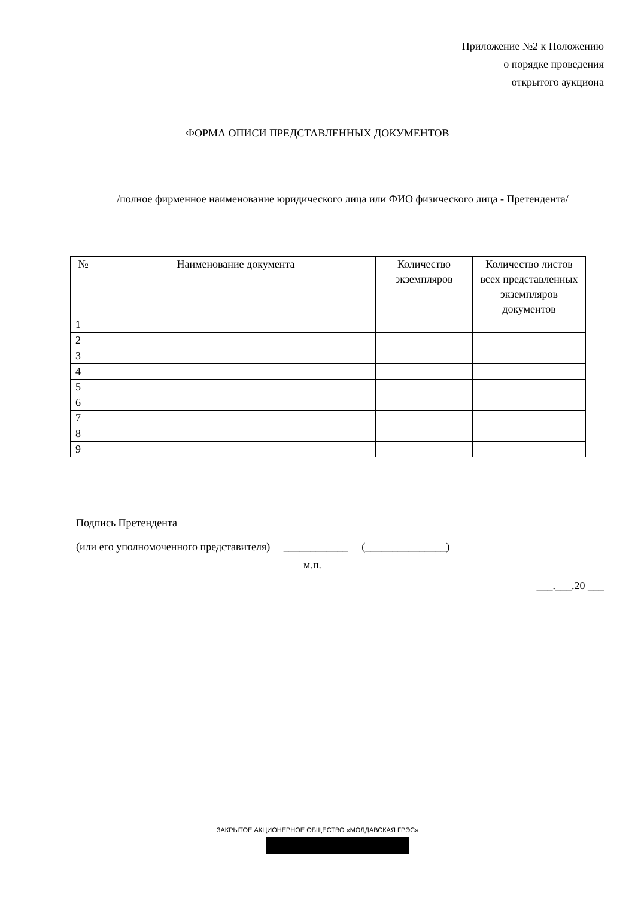Приложение №2 к Положению
о порядке проведения
открытого аукциона
ФОРМА ОПИСИ ПРЕДСТАВЛЕННЫХ ДОКУМЕНТОВ
/полное фирменное наименование юридического лица или ФИО физического лица - Претендента/
| № | Наименование документа | Количество экземпляров | Количество листов всех представленных экземпляров документов |
| --- | --- | --- | --- |
| 1 | | | |
| 2 | | | |
| 3 | | | |
| 4 | | | |
| 5 | | | |
| 6 | | | |
| 7 | | | |
| 8 | | | |
| 9 | | | |
Подпись Претендента
(или его уполномоченного представителя) ____________ (_______________)
м.п.
___.___.20 ___
ЗАКРЫТОЕ АКЦИОНЕРНОЕ ОБЩЕСТВО «МОЛДАВСКАЯ ГРЭС»